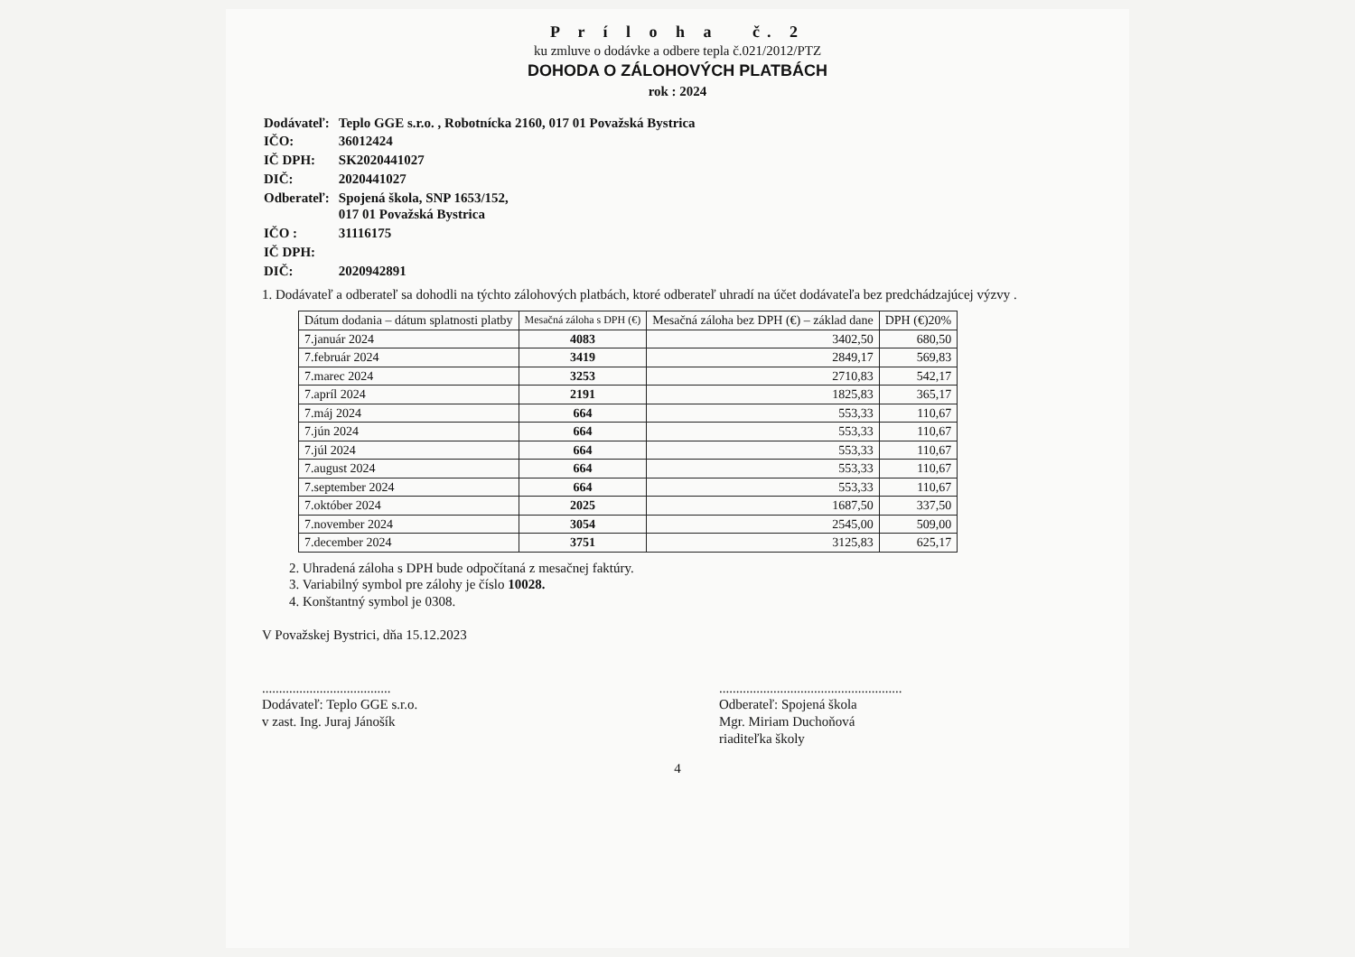P r í l o h a č. 2
ku zmluve o dodávke a odbere tepla č.021/2012/PTZ
DOHODA O ZÁLOHOVÝCH PLATBÁCH
rok : 2024
| Dodávateľ: | Teplo GGE s.r.o. , Robotnícka 2160, 017 01 Považská Bystrica |
| IČO: | 36012424 |
| IČ DPH: | SK2020441027 |
| DIČ: | 2020441027 |
| Odberateľ: | Spojená škola, SNP 1653/152, 017 01 Považská Bystrica |
| IČO : | 31116175 |
| IČ DPH: | |
| DIČ: | 2020942891 |
1. Dodávateľ a odberateľ sa dohodli na týchto zálohových platbách, ktoré odberateľ uhradí na účet dodávateľa bez predchádzajúcej výzvy .
| Dátum dodania – dátum splatnosti platby | Mesačná záloha s DPH (€) | Mesačná záloha bez DPH (€) – základ dane | DPH (€)20% |
| --- | --- | --- | --- |
| 7.január 2024 | 4083 | 3402,50 | 680,50 |
| 7.február 2024 | 3419 | 2849,17 | 569,83 |
| 7.marec 2024 | 3253 | 2710,83 | 542,17 |
| 7.apríl 2024 | 2191 | 1825,83 | 365,17 |
| 7.máj 2024 | 664 | 553,33 | 110,67 |
| 7.jún 2024 | 664 | 553,33 | 110,67 |
| 7.júl 2024 | 664 | 553,33 | 110,67 |
| 7.august 2024 | 664 | 553,33 | 110,67 |
| 7.september 2024 | 664 | 553,33 | 110,67 |
| 7.október 2024 | 2025 | 1687,50 | 337,50 |
| 7.november 2024 | 3054 | 2545,00 | 509,00 |
| 7.december 2024 | 3751 | 3125,83 | 625,17 |
2. Uhradená záloha s DPH bude odpočítaná z mesačnej faktúry.
3. Variabilný symbol pre zálohy je číslo 10028.
4. Konštantný symbol je 0308.
V Považskej Bystrici, dňa 15.12.2023
......................................
Dodávateľ: Teplo GGE s.r.o.
v zast. Ing. Juraj Jánošík
......................................................
Odberateľ: Spojená škola
Mgr. Miriam Duchoňová
riaditeľka školy
4